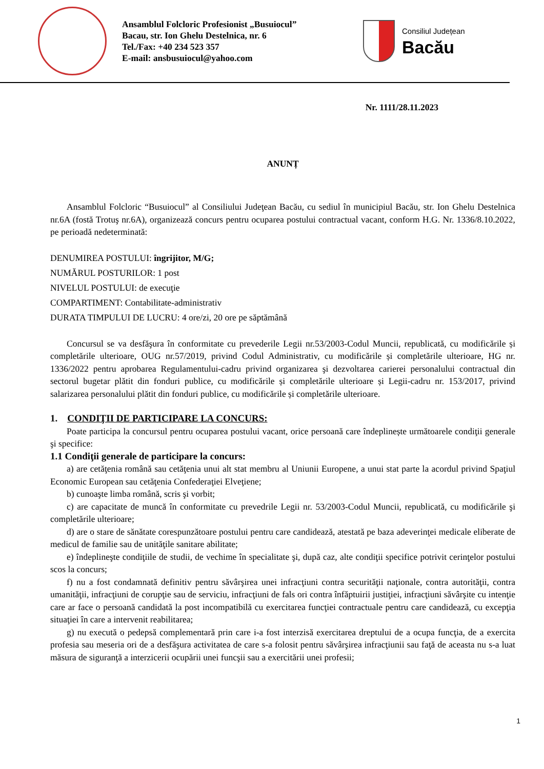Ansamblul Folcloric Profesionist „Busuiocul”
Bacau, str. Ion Ghelu Destelnica, nr. 6
Tel./Fax: +40 234 523 357
E-mail: ansbusuiocul@yahoo.com
Consiliul Județean
Bacău
Nr. 1111/28.11.2023
ANUNȚ
Ansamblul Folcloric “Busuiocul” al Consiliului Judeţean Bacău, cu sediul în municipiul Bacău, str. Ion Ghelu Destelnica nr.6A (fostă Trotuş nr.6A), organizează concurs pentru ocuparea postului contractual vacant, conform H.G. Nr. 1336/8.10.2022, pe perioadă nedeterminată:
DENUMIREA POSTULUI: îngrijitor, M/G;
NUMĂRUL POSTURILOR: 1 post
NIVELUL POSTULUI: de execuţie
COMPARTIMENT: Contabilitate-administrativ
DURATA TIMPULUI DE LUCRU: 4 ore/zi, 20 ore pe săptămână
Concursul se va desfăşura în conformitate cu prevederile Legii nr.53/2003-Codul Muncii, republicată, cu modificările și completările ulterioare, OUG nr.57/2019, privind Codul Administrativ, cu modificările și completările ulterioare, HG nr. 1336/2022 pentru aprobarea Regulamentului-cadru privind organizarea şi dezvoltarea carierei personalului contractual din sectorul bugetar plătit din fonduri publice, cu modificările și completările ulterioare și Legii-cadru nr. 153/2017, privind salarizarea personalului plătit din fonduri publice, cu modificările și completările ulterioare.
1. CONDIŢII DE PARTICIPARE LA CONCURS:
Poate participa la concursul pentru ocuparea postului vacant, orice persoană care îndeplinește următoarele condiţii generale şi specifice:
1.1 Condiţii generale de participare la concurs:
a) are cetăţenia română sau cetăţenia unui alt stat membru al Uniunii Europene, a unui stat parte la acordul privind Spaţiul Economic European sau cetăţenia Confederaţiei Elveţiene;
b) cunoaşte limba română, scris şi vorbit;
c) are capacitate de muncă în conformitate cu prevedrile Legii nr. 53/2003-Codul Muncii, republicată, cu modificările şi completările ulterioare;
d) are o stare de sănătate corespunzătoare postului pentru care candidează, atestată pe baza adeverinţei medicale eliberate de medicul de familie sau de unităţile sanitare abilitate;
e) îndeplineşte condiţiile de studii, de vechime în specialitate şi, după caz, alte condiţii specifice potrivit cerinţelor postului scos la concurs;
f) nu a fost condamnată definitiv pentru săvârşirea unei infracţiuni contra securităţii naţionale, contra autorităţii, contra umanităţii, infracţiuni de corupţie sau de serviciu, infracţiuni de fals ori contra înfăptuirii justiţiei, infracţiuni săvârşite cu intenţie care ar face o persoană candidată la post incompatibilă cu exercitarea funcţiei contractuale pentru care candidează, cu excepţia situaţiei în care a intervenit reabilitarea;
g) nu execută o pedepsă complementară prin care i-a fost interzisă exercitarea dreptului de a ocupa funcţia, de a exercita profesia sau meseria ori de a desfăşura activitatea de care s-a folosit pentru săvârşirea infracţiunii sau faţă de aceasta nu s-a luat măsura de siguranţă a interzicerii ocupării unei funcşii sau a exercitării unei profesii;
1